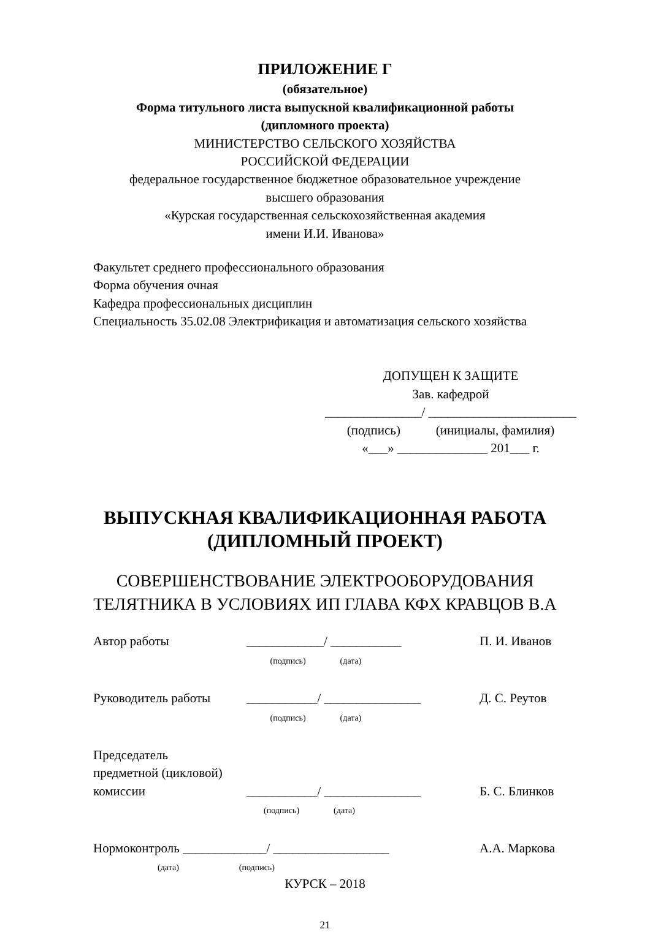ПРИЛОЖЕНИЕ Г
(обязательное)
Форма титульного листа выпускной квалификационной работы
(дипломного проекта)
МИНИСТЕРСТВО СЕЛЬСКОГО ХОЗЯЙСТВА
РОССИЙСКОЙ ФЕДЕРАЦИИ
федеральное государственное бюджетное образовательное учреждение
высшего образования
«Курская государственная сельскохозяйственная академия
имени И.И. Иванова»
Факультет среднего профессионального образования
Форма обучения очная
Кафедра профессиональных дисциплин
Специальность 35.02.08 Электрификация и автоматизация сельского хозяйства
ДОПУЩЕН К ЗАЩИТЕ
Зав. кафедрой
_______________/ _______________________
(подпись) (инициалы, фамилия)
«___» ______________ 201___ г.
ВЫПУСКНАЯ КВАЛИФИКАЦИОННАЯ РАБОТА
(ДИПЛОМНЫЙ ПРОЕКТ)
СОВЕРШЕНСТВОВАНИЕ ЭЛЕКТРООБОРУДОВАНИЯ
ТЕЛЯТНИКА В УСЛОВИЯХ ИП ГЛАВА КФХ КРАВЦОВ В.А
Автор работы ____________/ ___________
(подпись) (дата) П. И. Иванов
Руководитель работы ___________/ _______________
(подпись) (дата) Д. С. Реутов
Председатель
предметной (цикловой)
комиссии ___________/ _______________
(подпись) (дата) Б. С. Блинков
Нормоконтроль _____________/ __________________
(дата) (подпись) А.А. Маркова
КУРСК – 2018
21